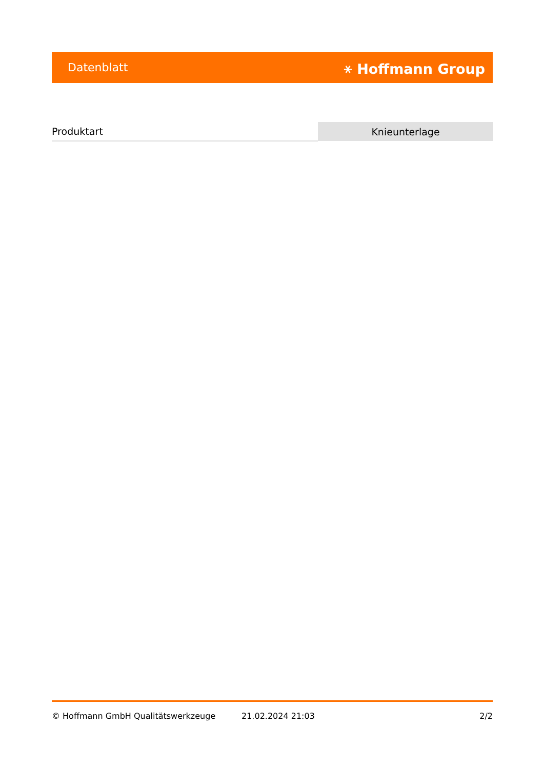Datenblatt ⚹ Hoffmann Group
| Produktart | Knieunterlage |
© Hoffmann GmbH Qualitätswerkzeuge 21.02.2024 21:03 2/2